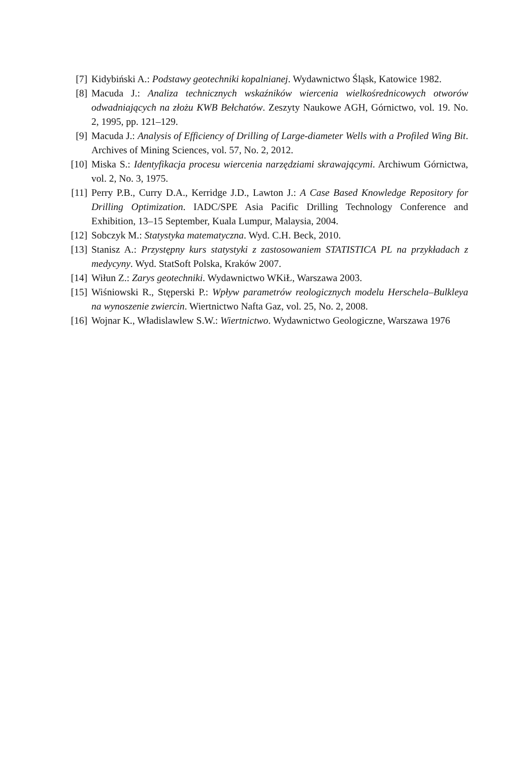[7] Kidybiński A.: Podstawy geotechniki kopalnianej. Wydawnictwo Śląsk, Katowice 1982.
[8] Macuda J.: Analiza technicznych wskaźników wiercenia wielkośrednicowych otworów odwadniających na złożu KWB Bełchatów. Zeszyty Naukowe AGH, Górnictwo, vol. 19. No. 2, 1995, pp. 121–129.
[9] Macuda J.: Analysis of Efficiency of Drilling of Large-diameter Wells with a Profiled Wing Bit. Archives of Mining Sciences, vol. 57, No. 2, 2012.
[10] Miska S.: Identyfikacja procesu wiercenia narzędziami skrawającymi. Archiwum Górnictwa, vol. 2, No. 3, 1975.
[11] Perry P.B., Curry D.A., Kerridge J.D., Lawton J.: A Case Based Knowledge Repository for Drilling Optimization. IADC/SPE Asia Pacific Drilling Technology Conference and Exhibition, 13–15 September, Kuala Lumpur, Malaysia, 2004.
[12] Sobczyk M.: Statystyka matematyczna. Wyd. C.H. Beck, 2010.
[13] Stanisz A.: Przystępny kurs statystyki z zastosowaniem STATISTICA PL na przykładach z medycyny. Wyd. StatSoft Polska, Kraków 2007.
[14] Wiłun Z.: Zarys geotechniki. Wydawnictwo WKiŁ, Warszawa 2003.
[15] Wiśniowski R., Stęperski P.: Wpływ parametrów reologicznych modelu Herschela–Bulkleya na wynoszenie zwiercin. Wiertnictwo Nafta Gaz, vol. 25, No. 2, 2008.
[16] Wojnar K., Władislawlew S.W.: Wiertnictwo. Wydawnictwo Geologiczne, Warszawa 1976